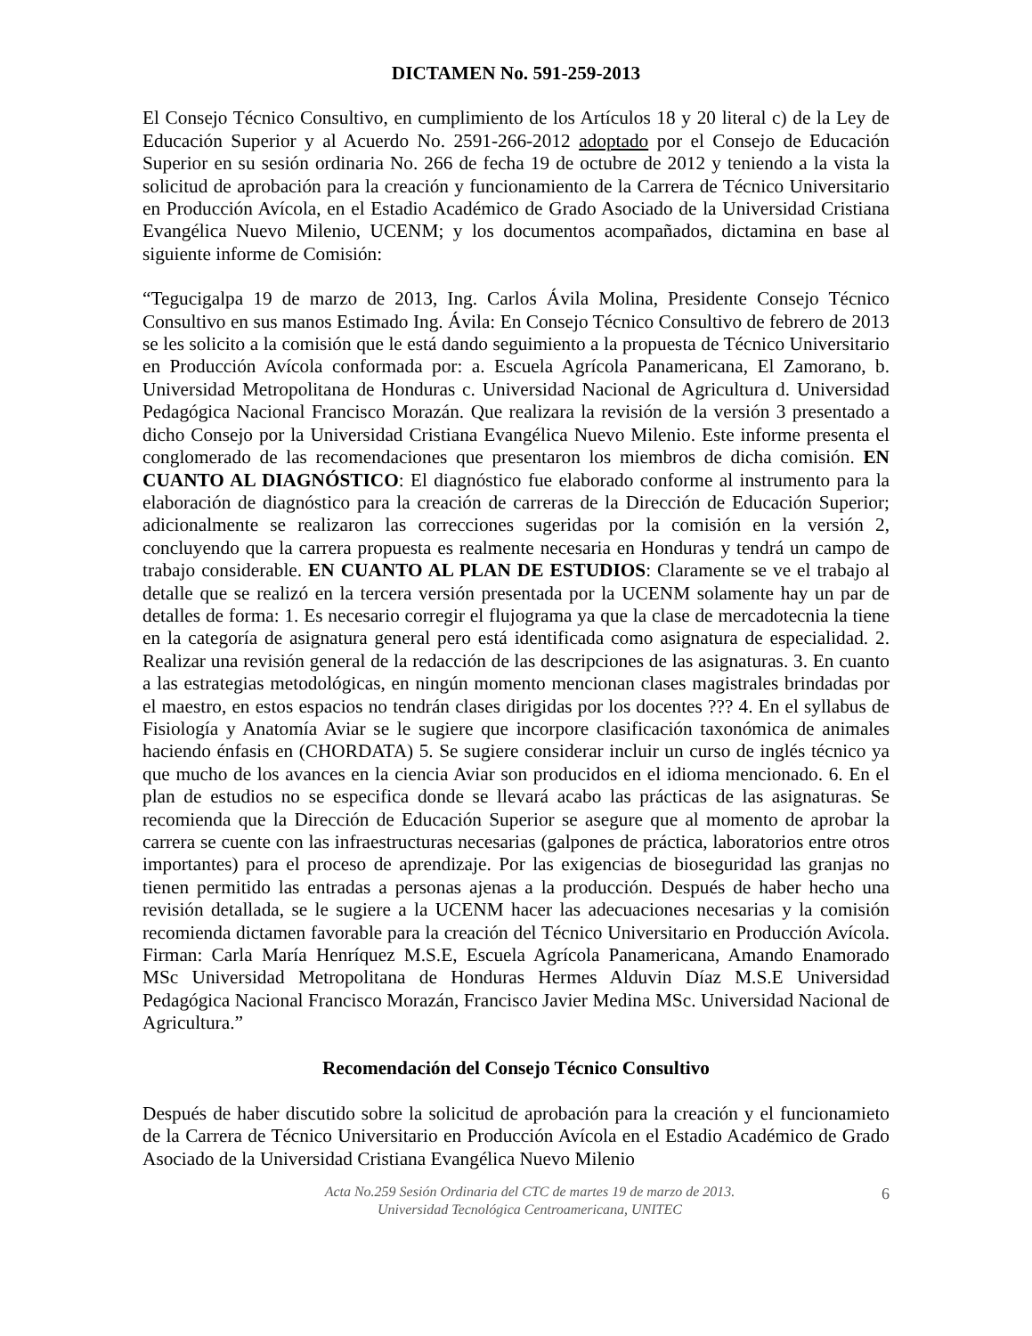DICTAMEN No. 591-259-2013
El Consejo Técnico Consultivo, en cumplimiento de los Artículos 18 y 20 literal c) de la Ley de Educación Superior y al Acuerdo No. 2591-266-2012 adoptado por el Consejo de Educación Superior en su sesión ordinaria No. 266 de fecha 19 de octubre de 2012 y teniendo a la vista la solicitud de aprobación para la creación y funcionamiento de la Carrera de Técnico Universitario en Producción Avícola, en el Estadio Académico de Grado Asociado de la Universidad Cristiana Evangélica Nuevo Milenio, UCENM; y los documentos acompañados, dictamina en base al siguiente informe de Comisión:
“Tegucigalpa 19 de marzo de 2013, Ing. Carlos Ávila Molina, Presidente Consejo Técnico Consultivo en sus manos Estimado Ing. Ávila: En Consejo Técnico Consultivo de febrero de 2013 se les solicito a la comisión que le está dando seguimiento a la propuesta de Técnico Universitario en Producción Avícola conformada por: a. Escuela Agrícola Panamericana, El Zamorano, b. Universidad Metropolitana de Honduras c. Universidad Nacional de Agricultura d. Universidad Pedagógica Nacional Francisco Morazán. Que realizara la revisión de la versión 3 presentado a dicho Consejo por la Universidad Cristiana Evangélica Nuevo Milenio. Este informe presenta el conglomerado de las recomendaciones que presentaron los miembros de dicha comisión. EN CUANTO AL DIAGNÓSTICO: El diagnóstico fue elaborado conforme al instrumento para la elaboración de diagnóstico para la creación de carreras de la Dirección de Educación Superior; adicionalmente se realizaron las correcciones sugeridas por la comisión en la versión 2, concluyendo que la carrera propuesta es realmente necesaria en Honduras y tendrá un campo de trabajo considerable. EN CUANTO AL PLAN DE ESTUDIOS: Claramente se ve el trabajo al detalle que se realizó en la tercera versión presentada por la UCENM solamente hay un par de detalles de forma: 1. Es necesario corregir el flujograma ya que la clase de mercadotecnia la tiene en la categoría de asignatura general pero está identificada como asignatura de especialidad. 2. Realizar una revisión general de la redacción de las descripciones de las asignaturas. 3. En cuanto a las estrategias metodológicas, en ningún momento mencionan clases magistrales brindadas por el maestro, en estos espacios no tendrán clases dirigidas por los docentes ??? 4. En el syllabus de Fisiología y Anatomía Aviar se le sugiere que incorpore clasificación taxonómica de animales haciendo énfasis en (CHORDATA) 5. Se sugiere considerar incluir un curso de inglés técnico ya que mucho de los avances en la ciencia Aviar son producidos en el idioma mencionado. 6. En el plan de estudios no se especifica donde se llevará acabo las prácticas de las asignaturas. Se recomienda que la Dirección de Educación Superior se asegure que al momento de aprobar la carrera se cuente con las infraestructuras necesarias (galpones de práctica, laboratorios entre otros importantes) para el proceso de aprendizaje. Por las exigencias de bioseguridad las granjas no tienen permitido las entradas a personas ajenas a la producción. Después de haber hecho una revisión detallada, se le sugiere a la UCENM hacer las adecuaciones necesarias y la comisión recomienda dictamen favorable para la creación del Técnico Universitario en Producción Avícola. Firman: Carla María Henríquez M.S.E, Escuela Agrícola Panamericana, Amando Enamorado MSc Universidad Metropolitana de Honduras Hermes Alduvin Díaz M.S.E Universidad Pedagógica Nacional Francisco Morazán, Francisco Javier Medina MSc. Universidad Nacional de Agricultura.”
Recomendación del Consejo Técnico Consultivo
Después de haber discutido sobre la solicitud de aprobación para la creación y el funcionamieto de la Carrera de Técnico Universitario en Producción Avícola en el Estadio Académico de Grado Asociado de la Universidad Cristiana Evangélica Nuevo Milenio
Acta No.259 Sesión Ordinaria del CTC de martes 19 de marzo de 2013.
Universidad Tecnológica Centroamericana, UNITEC
6